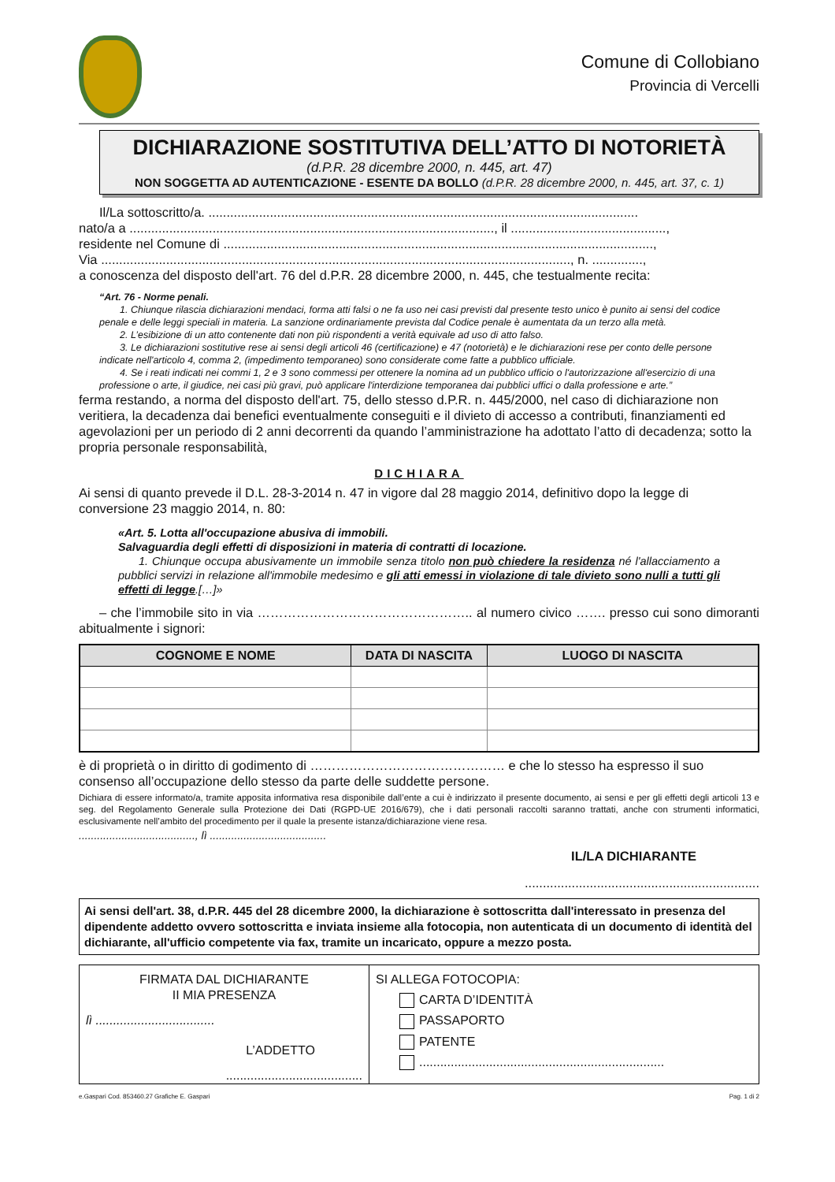Comune di Collobiano
Provincia di Vercelli
DICHIARAZIONE SOSTITUTIVA DELL’ATTO DI NOTORIETÀ
(d.P.R. 28 dicembre 2000, n. 445, art. 47)
NON SOGGETTA AD AUTENTICAZIONE - ESENTE DA BOLLO (d.P.R. 28 dicembre 2000, n. 445, art. 37, c. 1)
Il/La sottoscritto/a. .......................................................................................................................
nato/a a ....................................................................................................., il ...........................................,
residente nel Comune di .......................................................................................................................,
Via .................................................................................................................................., n. ..............,
a conoscenza del disposto dell'art. 76 del d.P.R. 28 dicembre 2000, n. 445, che testualmente recita:
“Art. 76 - Norme penali.
1. Chiunque rilascia dichiarazioni mendaci, forma atti falsi o ne fa uso nei casi previsti dal presente testo unico è punito ai sensi del codice penale e delle leggi speciali in materia. La sanzione ordinariamente prevista dal Codice penale è aumentata da un terzo alla metà.
2. L’esibizione di un atto contenente dati non più rispondenti a verità equivale ad uso di atto falso.
3. Le dichiarazioni sostitutive rese ai sensi degli articoli 46 (certificazione) e 47 (notorietà) e le dichiarazioni rese per conto delle persone indicate nell'articolo 4, comma 2, (impedimento temporaneo) sono considerate come fatte a pubblico ufficiale.
4. Se i reati indicati nei commi 1, 2 e 3 sono commessi per ottenere la nomina ad un pubblico ufficio o l'autorizzazione all'esercizio di una professione o arte, il giudice, nei casi più gravi, può applicare l'interdizione temporanea dai pubblici uffici o dalla professione e arte.”
ferma restando, a norma del disposto dell'art. 75, dello stesso d.P.R. n. 445/2000, nel caso di dichiarazione non veritiera, la decadenza dai benefici eventualmente conseguiti e il divieto di accesso a contributi, finanziamenti ed agevolazioni per un periodo di 2 anni decorrenti da quando l’amministrazione ha adottato l’atto di decadenza; sotto la propria personale responsabilità,
DICHIARA
Ai sensi di quanto prevede il D.L. 28-3-2014 n. 47 in vigore dal 28 maggio 2014, definitivo dopo la legge di conversione 23 maggio 2014, n. 80:
«Art. 5. Lotta all'occupazione abusiva di immobili.
Salvaguardia degli effetti di disposizioni in materia di contratti di locazione.
1. Chiunque occupa abusivamente un immobile senza titolo non può chiedere la residenza né l'allacciamento a pubblici servizi in relazione all'immobile medesimo e gli atti emessi in violazione di tale divieto sono nulli a tutti gli effetti di legge.[…]»
– che l’immobile sito in via ………………………………………….. al numero civico ……. presso cui sono dimoranti abitualmente i signori:
| COGNOME E NOME | DATA DI NASCITA | LUOGO DI NASCITA |
| --- | --- | --- |
è di proprietà o in diritto di godimento di ……………………………………… e che lo stesso ha espresso il suo consenso all’occupazione dello stesso da parte delle suddette persone.
Dichiara di essere informato/a, tramite apposita informativa resa disponibile dall’ente a cui è indirizzato il presente documento, ai sensi e per gli effetti degli articoli 13 e seg. del Regolamento Generale sulla Protezione dei Dati (RGPD-UE 2016/679), che i dati personali raccolti saranno trattati, anche con strumenti informatici, esclusivamente nell’ambito del procedimento per il quale la presente istanza/dichiarazione viene resa.
......................................, lì ......................................
IL/LA DICHIARANTE
.................................................................
Ai sensi dell'art. 38, d.P.R. 445 del 28 dicembre 2000, la dichiarazione è sottoscritta dall'interessato in presenza del dipendente addetto ovvero sottoscritta e inviata insieme alla fotocopia, non autenticata di un documento di identità del dichiarante, all'ufficio competente via fax, tramite un incaricato, oppure a mezzo posta.
FIRMATA DAL DICHIARANTE
II MIA PRESENZA
lì ..................................
L’ADDETTO
.......................................
SI ALLEGA FOTOCOPIA:
CARTA D’IDENTITÀ
PASSAPORTO
PATENTE
......................................................................
e.Gaspari Cod. 853460.27 Grafiche E. Gaspari Pag. 1 di 2